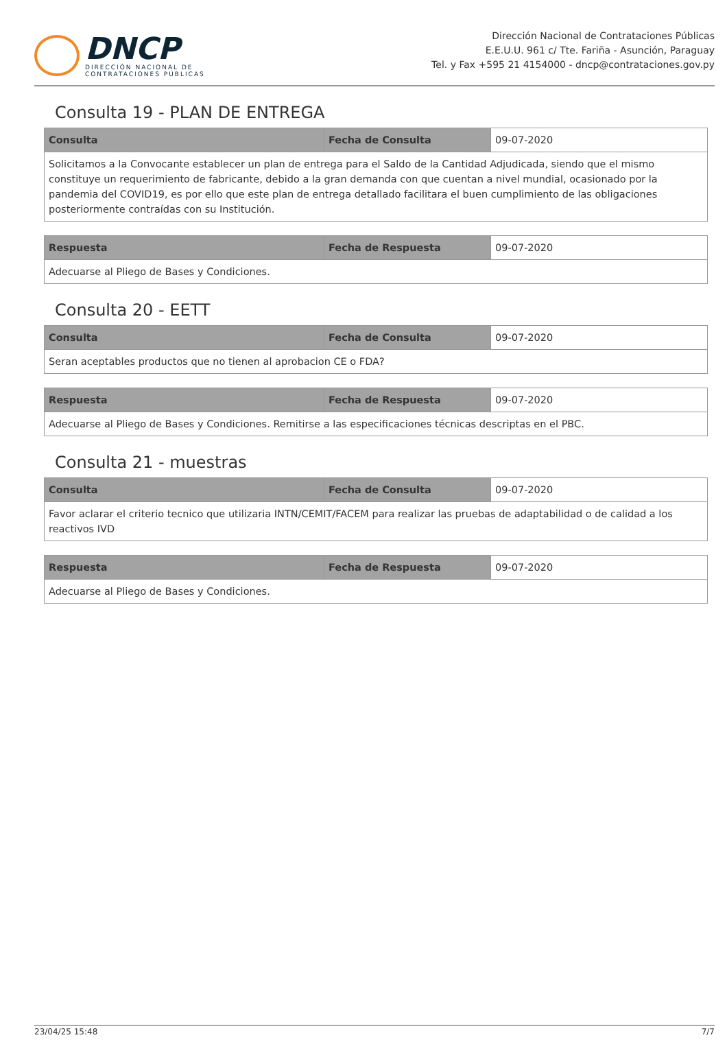DNCP
DIRECCIÓN NACIONAL DE
CONTRATACIONES PÚBLICAS
Dirección Nacional de Contrataciones Públicas
E.E.U.U. 961 c/ Tte. Fariña - Asunción, Paraguay
Tel. y Fax +595 21 4154000 - dncp@contrataciones.gov.py
Consulta 19 - PLAN DE ENTREGA
| Consulta | Fecha de Consulta | 09-07-2020 |
| Solicitamos a la Convocante establecer un plan de entrega para el Saldo de la Cantidad Adjudicada, siendo que el mismo constituye un requerimiento de fabricante, debido a la gran demanda con que cuentan a nivel mundial, ocasionado por la pandemia del COVID19, es por ello que este plan de entrega detallado facilitara el buen cumplimiento de las obligaciones posteriormente contraídas con su Institución. | | |
| Respuesta | Fecha de Respuesta | 09-07-2020 |
| Adecuarse al Pliego de Bases y Condiciones. | | |
Consulta 20 - EETT
| Consulta | Fecha de Consulta | 09-07-2020 |
| Seran aceptables productos que no tienen al aprobacion CE o FDA? | | |
| Respuesta | Fecha de Respuesta | 09-07-2020 |
| Adecuarse al Pliego de Bases y Condiciones. Remitirse a las especificaciones técnicas descriptas en el PBC. | | |
Consulta 21 - muestras
| Consulta | Fecha de Consulta | 09-07-2020 |
| Favor aclarar el criterio tecnico que utilizaria INTN/CEMIT/FACEM para realizar las pruebas de adaptabilidad o de calidad a los reactivos IVD | | |
| Respuesta | Fecha de Respuesta | 09-07-2020 |
| Adecuarse al Pliego de Bases y Condiciones. | | |
23/04/25 15:48 7/7